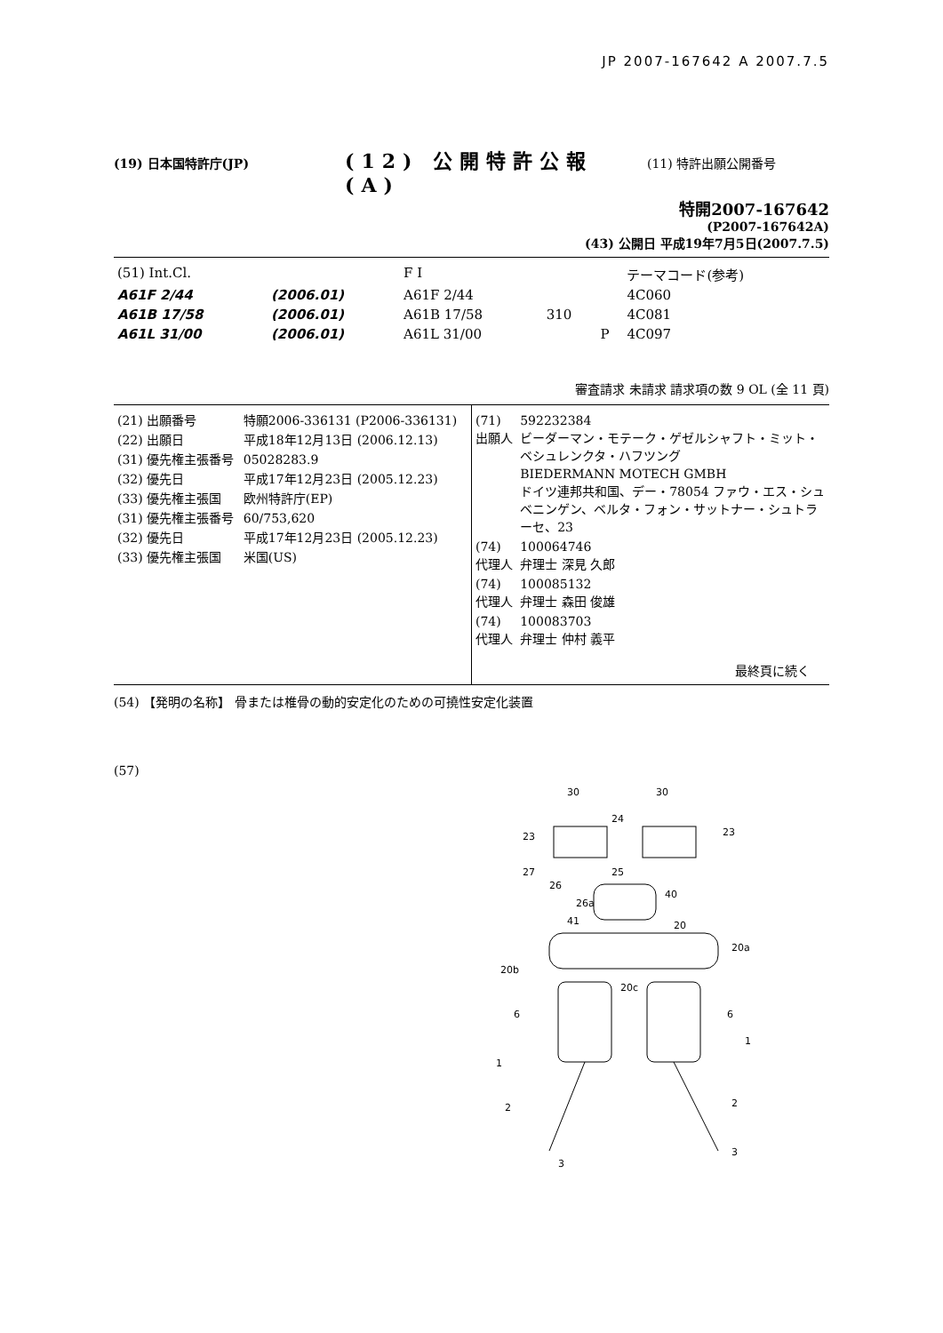JP 2007-167642 A 2007.7.5
(19) 日本国特許庁(JP)
(12) 公開特許公報(A)
(11) 特許出願公開番号
特開2007-167642
(P2007-167642A)
(43) 公開日 平成19年7月5日(2007.7.5)
| (51) Int.Cl. | | F I | | | テーマコード(参考) |
| A61F 2/44 | (2006.01) | A61F 2/44 | | | 4C060 |
| A61B 17/58 | (2006.01) | A61B 17/58 | 310 | | 4C081 |
| A61L 31/00 | (2006.01) | A61L 31/00 | | P | 4C097 |
審査請求 未請求 請求項の数 9 OL (全 11 頁)
| (21) 出願番号 | 特願2006-336131 (P2006-336131) |
| (22) 出願日 | 平成18年12月13日 (2006.12.13) |
| (31) 優先権主張番号 | 05028283.9 |
| (32) 優先日 | 平成17年12月23日 (2005.12.23) |
| (33) 優先権主張国 | 欧州特許庁(EP) |
| (31) 優先権主張番号 | 60/753,620 |
| (32) 優先日 | 平成17年12月23日 (2005.12.23) |
| (33) 優先権主張国 | 米国(US) |
| (71) 出願人 | 592232384 ビーダーマン・モテーク・ゲゼルシャフト・ミット・ベシュレンクタ・ハフツング BIEDERMANN MOTECH GMBH ドイツ連邦共和国、デー・78054 ファウ・エス・シュベニンゲン、ベルタ・フォン・サットナー・シュトラーセ、23 |
| (74) 代理人 | 100064746 弁理士 深見 久郎 |
| (74) 代理人 | 100085132 弁理士 森田 俊雄 |
| (74) 代理人 | 100083703 弁理士 仲村 義平 |
最終頁に続く
(54) 【発明の名称】 骨または椎骨の動的安定化のための可撓性安定化装置
(57)
30
30
24
23
23
27
25
26
26a
40
41
20
20a
20b
20c
6
6
1
1
2
2
3
3